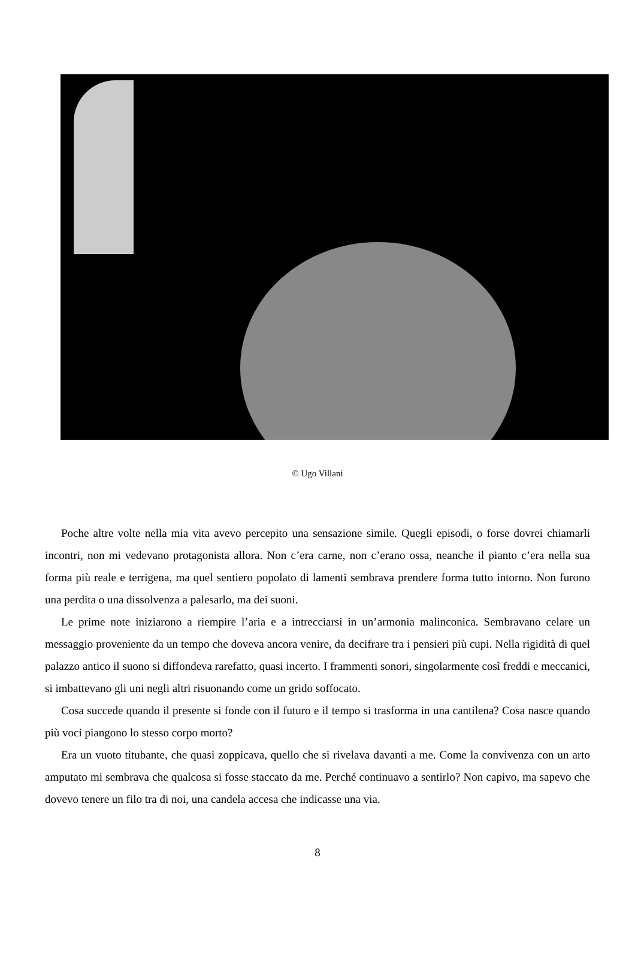© Ugo Villani
Poche altre volte nella mia vita avevo percepito una sensazione simile. Quegli episodi, o forse dovrei chiamarli incontri, non mi vedevano protagonista allora. Non c’era carne, non c’erano ossa, neanche il pianto c’era nella sua forma più reale e terrigena, ma quel sentiero popolato di lamenti sembrava prendere forma tutto intorno. Non furono una perdita o una dissolvenza a palesarlo, ma dei suoni.
Le prime note iniziarono a riempire l’aria e a intrecciarsi in un’armonia malinconica. Sembravano celare un messaggio proveniente da un tempo che doveva ancora venire, da decifrare tra i pensieri più cupi. Nella rigidità di quel palazzo antico il suono si diffondeva rarefatto, quasi incerto. I frammenti sonori, singolarmente così freddi e meccanici, si imbattevano gli uni negli altri risuonando come un grido soffocato.
Cosa succede quando il presente si fonde con il futuro e il tempo si trasforma in una cantilena? Cosa nasce quando più voci piangono lo stesso corpo morto?
Era un vuoto titubante, che quasi zoppicava, quello che si rivelava davanti a me. Come la convivenza con un arto amputato mi sembrava che qualcosa si fosse staccato da me. Perché continuavo a sentirlo? Non capivo, ma sapevo che dovevo tenere un filo tra di noi, una candela accesa che indicasse una via.
8